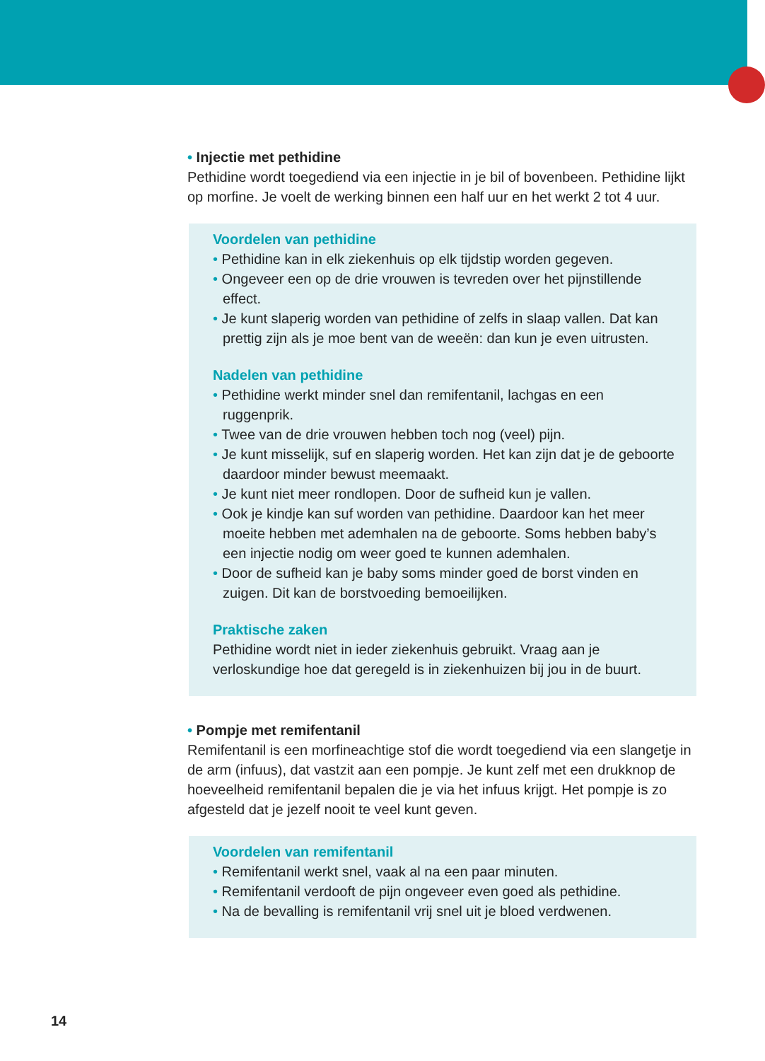• Injectie met pethidine
Pethidine wordt toegediend via een injectie in je bil of bovenbeen. Pethidine lijkt op morfine. Je voelt de werking binnen een half uur en het werkt 2 tot 4 uur.
Voordelen van pethidine
• Pethidine kan in elk ziekenhuis op elk tijdstip worden gegeven.
• Ongeveer een op de drie vrouwen is tevreden over het pijnstillende effect.
• Je kunt slaperig worden van pethidine of zelfs in slaap vallen. Dat kan prettig zijn als je moe bent van de weeën: dan kun je even uitrusten.
Nadelen van pethidine
• Pethidine werkt minder snel dan remifentanil, lachgas en een ruggenprik.
• Twee van de drie vrouwen hebben toch nog (veel) pijn.
• Je kunt misselijk, suf en slaperig worden. Het kan zijn dat je de geboorte daardoor minder bewust meemaakt.
• Je kunt niet meer rondlopen. Door de sufheid kun je vallen.
• Ook je kindje kan suf worden van pethidine. Daardoor kan het meer moeite hebben met ademhalen na de geboorte. Soms hebben baby’s een injectie nodig om weer goed te kunnen ademhalen.
• Door de sufheid kan je baby soms minder goed de borst vinden en zuigen. Dit kan de borstvoeding bemoeilijken.
Praktische zaken
Pethidine wordt niet in ieder ziekenhuis gebruikt. Vraag aan je verloskundige hoe dat geregeld is in ziekenhuizen bij jou in de buurt.
• Pompje met remifentanil
Remifentanil is een morfineachtige stof die wordt toegediend via een slangetje in de arm (infuus), dat vastzit aan een pompje. Je kunt zelf met een drukknop de hoeveelheid remifentanil bepalen die je via het infuus krijgt. Het pompje is zo afgesteld dat je jezelf nooit te veel kunt geven.
Voordelen van remifentanil
• Remifentanil werkt snel, vaak al na een paar minuten.
• Remifentanil verdooft de pijn ongeveer even goed als pethidine.
• Na de bevalling is remifentanil vrij snel uit je bloed verdwenen.
14